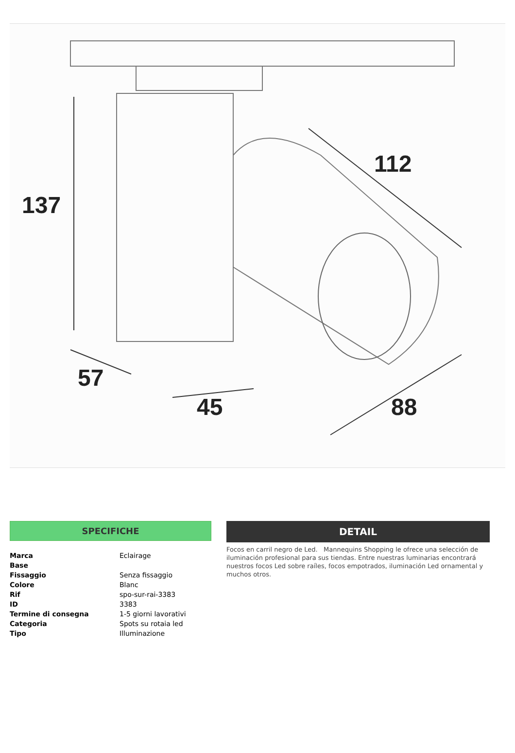137
112
57
45 88
SPECIFICHE
| Marca | Eclairage |
| Base | |
| Fissaggio | Senza fissaggio |
| Colore | Blanc |
| Rif | spo-sur-rai-3383 |
| ID | 3383 |
| Termine di consegna | 1-5 giorni lavorativi |
| Categoria | Spots su rotaia led |
| Tipo | Illuminazione |
DETAIL
Focos en carril negro de Led. Mannequins Shopping le ofrece una selección de iluminación profesional para sus tiendas. Entre nuestras luminarias encontrará nuestros focos Led sobre raíles, focos empotrados, iluminación Led ornamental y muchos otros.